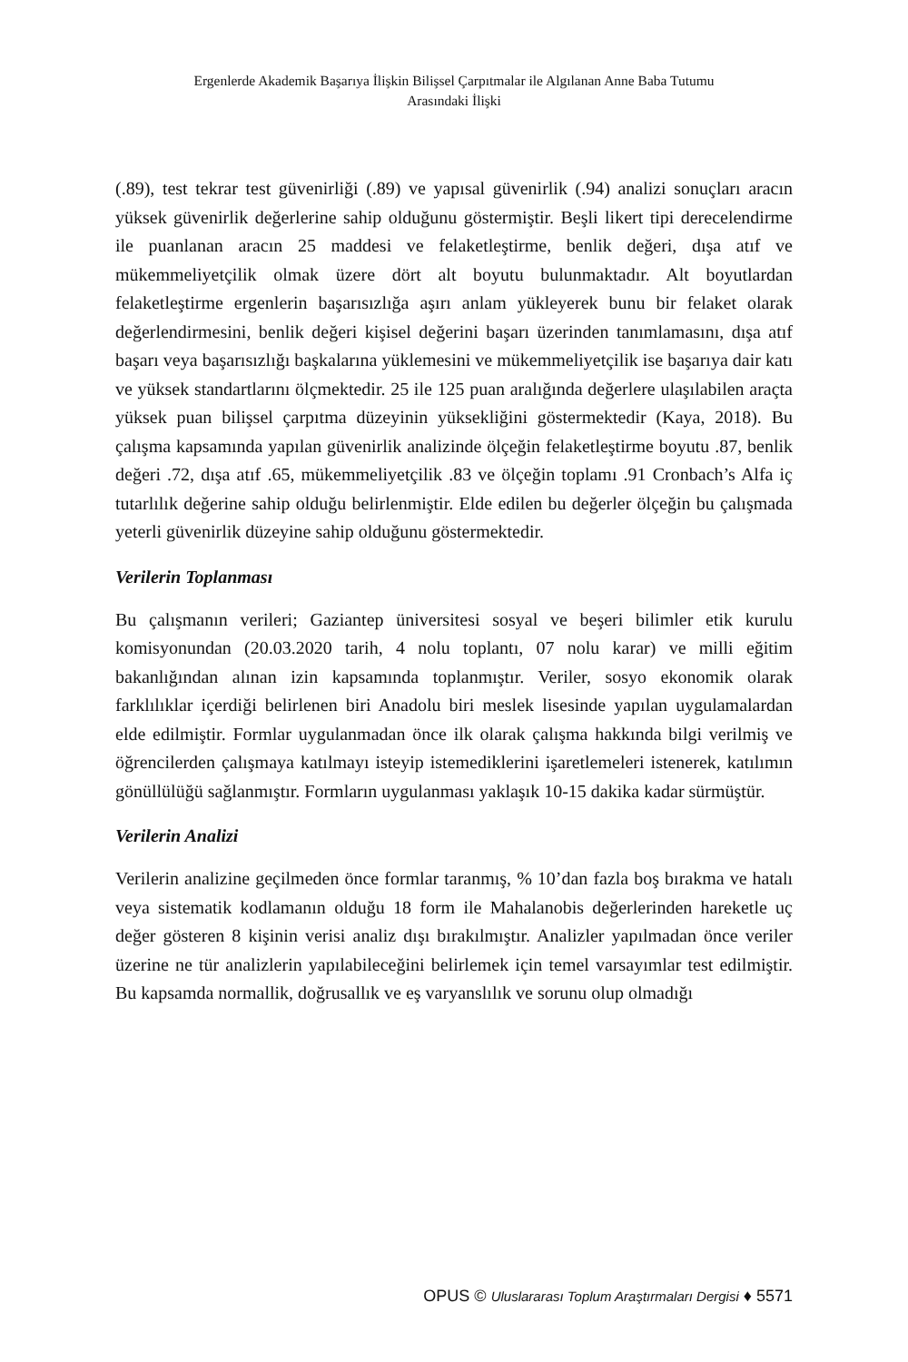Ergenlerde Akademik Başarıya İlişkin Bilişsel Çarpıtmalar ile Algılanan Anne Baba Tutumu
Arasındaki İlişki
(.89), test tekrar test güvenirliği (.89) ve yapısal güvenirlik (.94) analizi sonuçları aracın yüksek güvenirlik değerlerine sahip olduğunu göstermiştir. Beşli likert tipi derecelendirme ile puanlanan aracın 25 maddesi ve felaketleştirme, benlik değeri, dışa atıf ve mükemmeliyetçilik olmak üzere dört alt boyutu bulunmaktadır. Alt boyutlardan felaketleştirme ergenlerin başarısızlığa aşırı anlam yükleyerek bunu bir felaket olarak değerlendirmesini, benlik değeri kişisel değerini başarı üzerinden tanımlamasını, dışa atıf başarı veya başarısızlığı başkalarına yüklemesini ve mükemmeliyetçilik ise başarıya dair katı ve yüksek standartlarını ölçmektedir. 25 ile 125 puan aralığında değerlere ulaşılabilen araçta yüksek puan bilişsel çarpıtma düzeyinin yüksekliğini göstermektedir (Kaya, 2018). Bu çalışma kapsamında yapılan güvenirlik analizinde ölçeğin felaketleştirme boyutu .87, benlik değeri .72, dışa atıf .65, mükemmeliyetçilik .83 ve ölçeğin toplamı .91 Cronbach’s Alfa iç tutarlılık değerine sahip olduğu belirlenmiştir. Elde edilen bu değerler ölçeğin bu çalışmada yeterli güvenirlik düzeyine sahip olduğunu göstermektedir.
Verilerin Toplanması
Bu çalışmanın verileri; Gaziantep üniversitesi sosyal ve beşeri bilimler etik kurulu komisyonundan (20.03.2020 tarih, 4 nolu toplantı, 07 nolu karar) ve milli eğitim bakanlığından alınan izin kapsamında toplanmıştır. Veriler, sosyo ekonomik olarak farklılıklar içerdiği belirlenen biri Anadolu biri meslek lisesinde yapılan uygulamalardan elde edilmiştir. Formlar uygulanmadan önce ilk olarak çalışma hakkında bilgi verilmiş ve öğrencilerden çalışmaya katılmayı isteyip istemediklerini işaretlemeleri istenerek, katılımın gönüllülüğü sağlanmıştır. Formların uygulanması yaklaşık 10-15 dakika kadar sürmüştür.
Verilerin Analizi
Verilerin analizine geçilmeden önce formlar taranmış, % 10’dan fazla boş bırakma ve hatalı veya sistematik kodlamanın olduğu 18 form ile Mahalanobis değerlerinden hareketle uç değer gösteren 8 kişinin verisi analiz dışı bırakılmıştır. Analizler yapılmadan önce veriler üzerine ne tür analizlerin yapılabileceğini belirlemek için temel varsayımlar test edilmiştir. Bu kapsamda normallik, doğrusallık ve eş varyanslılık ve sorunu olup olmadığı
OPUS © Uluslararası Toplum Araştırmaları Dergisi ♦ 5571